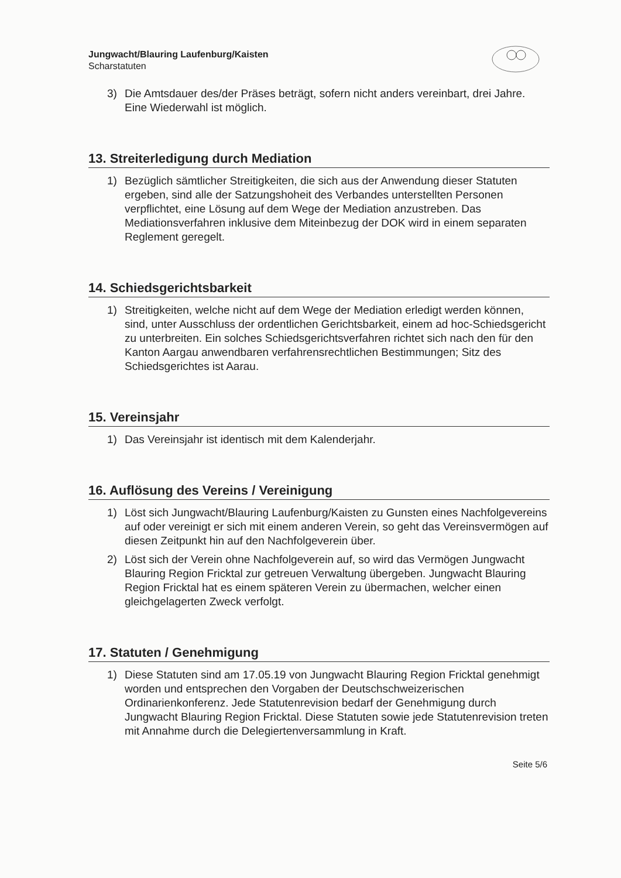Jungwacht/Blauring Laufenburg/Kaisten
Scharstatuten
3) Die Amtsdauer des/der Präses beträgt, sofern nicht anders vereinbart, drei Jahre. Eine Wiederwahl ist möglich.
13. Streiterledigung durch Mediation
1) Bezüglich sämtlicher Streitigkeiten, die sich aus der Anwendung dieser Statuten ergeben, sind alle der Satzungshoheit des Verbandes unterstellten Personen verpflichtet, eine Lösung auf dem Wege der Mediation anzustreben. Das Mediationsverfahren inklusive dem Miteinbezug der DOK wird in einem separaten Reglement geregelt.
14. Schiedsgerichtsbarkeit
1) Streitigkeiten, welche nicht auf dem Wege der Mediation erledigt werden können, sind, unter Ausschluss der ordentlichen Gerichtsbarkeit, einem ad hoc-Schiedsgericht zu unterbreiten. Ein solches Schiedsgerichtsverfahren richtet sich nach den für den Kanton Aargau anwendbaren verfahrensrechtlichen Bestimmungen; Sitz des Schiedsgerichtes ist Aarau.
15. Vereinsjahr
1) Das Vereinsjahr ist identisch mit dem Kalenderjahr.
16. Auflösung des Vereins / Vereinigung
1) Löst sich Jungwacht/Blauring Laufenburg/Kaisten zu Gunsten eines Nachfolgevereins auf oder vereinigt er sich mit einem anderen Verein, so geht das Vereinsvermögen auf diesen Zeitpunkt hin auf den Nachfolgeverein über.
2) Löst sich der Verein ohne Nachfolgeverein auf, so wird das Vermögen Jungwacht Blauring Region Fricktal zur getreuen Verwaltung übergeben. Jungwacht Blauring Region Fricktal hat es einem späteren Verein zu übermachen, welcher einen gleichgelagerten Zweck verfolgt.
17. Statuten / Genehmigung
1) Diese Statuten sind am 17.05.19 von Jungwacht Blauring Region Fricktal genehmigt worden und entsprechen den Vorgaben der Deutschschweizerischen Ordinarienkonferenz. Jede Statutenrevision bedarf der Genehmigung durch Jungwacht Blauring Region Fricktal. Diese Statuten sowie jede Statutenrevision treten mit Annahme durch die Delegiertenversammlung in Kraft.
Seite 5/6